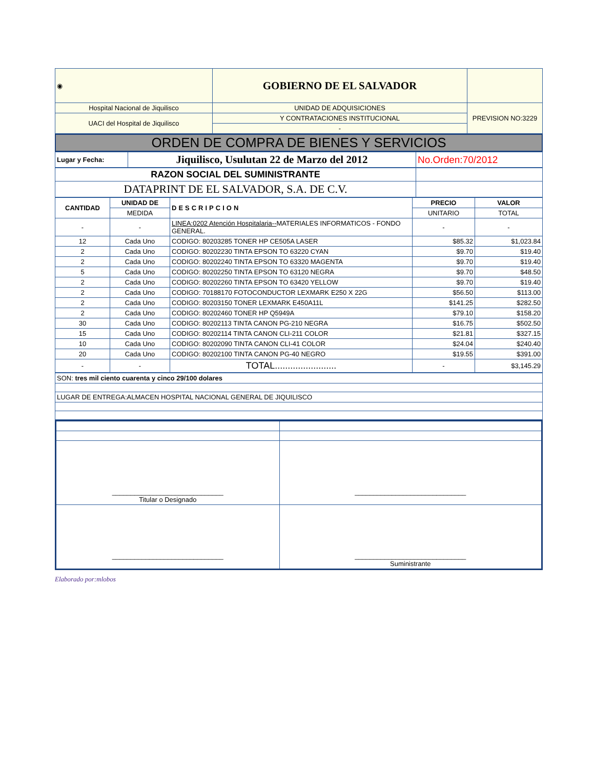| ◉ | GOBIERNO DE EL SALVADOR | |
| Hospital Nacional de Jiquilisco | UNIDAD DE ADQUISICIONES | PREVISION NO:3229 |
| UACI del Hospital de Jiquilisco | Y CONTRATACIONES INSTITUCIONAL | |
| | - | |
ORDEN DE COMPRA DE BIENES Y SERVICIOS
| Lugar y Fecha: | Jiquilisco, Usulutan 22 de Marzo del 2012 | No.Orden:70/2012 |
| RAZON SOCIAL DEL SUMINISTRANTE | |
| DATAPRINT DE EL SALVADOR, S.A. DE C.V. | |
| CANTIDAD | UNIDAD DE | DESCRIPCION | PRECIO | VALOR |
| --- | --- | --- | --- | --- |
| | MEDIDA | | UNITARIO | TOTAL |
| - | - | LINEA:0202 Atención Hospitalaria-- MATERIALES INFORMATICOS - FONDO GENERAL. | - | - |
| 12 | Cada Uno | CODIGO: 80203285 TONER HP CE505A LASER | $85.32 | $1,023.84 |
| 2 | Cada Uno | CODIGO: 80202230 TINTA EPSON TO 63220 CYAN | $9.70 | $19.40 |
| 2 | Cada Uno | CODIGO: 80202240 TINTA EPSON TO 63320 MAGENTA | $9.70 | $19.40 |
| 5 | Cada Uno | CODIGO: 80202250 TINTA EPSON TO 63120 NEGRA | $9.70 | $48.50 |
| 2 | Cada Uno | CODIGO: 80202260 TINTA EPSON TO 63420 YELLOW | $9.70 | $19.40 |
| 2 | Cada Uno | CODIGO: 70188170 FOTOCONDUCTOR LEXMARK E250 X 22G | $56.50 | $113.00 |
| 2 | Cada Uno | CODIGO: 80203150 TONER LEXMARK E450A11L | $141.25 | $282.50 |
| 2 | Cada Uno | CODIGO: 80202460 TONER HP Q5949A | $79.10 | $158.20 |
| 30 | Cada Uno | CODIGO: 80202113 TINTA CANON PG-210 NEGRA | $16.75 | $502.50 |
| 15 | Cada Uno | CODIGO: 80202114 TINTA CANON CLI-211 COLOR | $21.81 | $327.15 |
| 10 | Cada Uno | CODIGO: 80202090 TINTA CANON CLI-41 COLOR | $24.04 | $240.40 |
| 20 | Cada Uno | CODIGO: 80202100 TINTA CANON PG-40 NEGRO | $19.55 | $391.00 |
| - | - | TOTAL........................ | - | $3,145.29 |
| SON: tres mil ciento cuarenta y cinco 29/100 dolares |
| LUGAR DE ENTREGA:ALMACEN HOSPITAL NACIONAL GENERAL DE JIQUILISCO |
| ______________________________ Titular o Designado | ______________________________ |
| ______________________________ | ______________________________ Suministrante |
Elaborado por:mlobos